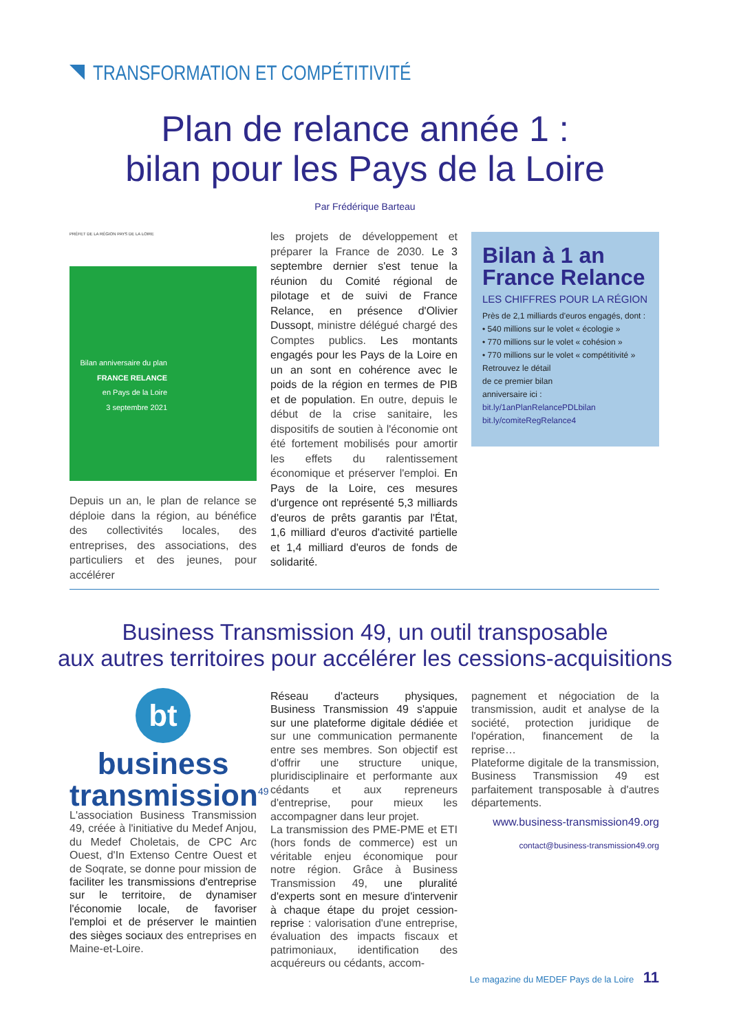TRANSFORMATION ET COMPÉTITIVITÉ
Plan de relance année 1 :
bilan pour les Pays de la Loire
Par Frédérique Barteau
PRÉFET DE LA RÉGION PAYS DE LA LOIRE
Bilan anniversaire du plan
FRANCE RELANCE
en Pays de la Loire
3 septembre 2021
Depuis un an, le plan de relance se déploie dans la région, au bénéfice des collectivités locales, des entreprises, des associations, des particuliers et des jeunes, pour accélérer
les projets de développement et préparer la France de 2030. Le 3 septembre dernier s'est tenue la réunion du Comité régional de pilotage et de suivi de France Relance, en présence d'Olivier Dussopt, ministre délégué chargé des Comptes publics. Les montants engagés pour les Pays de la Loire en un an sont en cohérence avec le poids de la région en termes de PIB et de population. En outre, depuis le début de la crise sanitaire, les dispositifs de soutien à l'économie ont été fortement mobilisés pour amortir les effets du ralentissement économique et préserver l'emploi. En Pays de la Loire, ces mesures d'urgence ont représenté 5,3 milliards d'euros de prêts garantis par l'État, 1,6 milliard d'euros d'activité partielle et 1,4 milliard d'euros de fonds de solidarité.
Bilan à 1 an
France Relance
LES CHIFFRES POUR LA RÉGION
Près de 2,1 milliards d'euros engagés, dont :
• 540 millions sur le volet « écologie »
• 770 millions sur le volet « cohésion »
• 770 millions sur le volet « compétitivité »
Retrouvez le détail
de ce premier bilan
anniversaire ici :
bit.ly/1anPlanRelancePDLbilan
bit.ly/comiteRegRelance4
Business Transmission 49, un outil transposable
aux autres territoires pour accélérer les cessions-acquisitions
bt
business
transmission<sup>49</sup>
L'association Business Transmission 49, créée à l'initiative du Medef Anjou, du Medef Choletais, de CPC Arc Ouest, d'In Extenso Centre Ouest et de Soqrate, se donne pour mission de faciliter les transmissions d'entreprise sur le territoire, de dynamiser l'économie locale, de favoriser l'emploi et de préserver le maintien des sièges sociaux des entreprises en Maine-et-Loire.
Réseau d'acteurs physiques, Business Transmission 49 s'appuie sur une plateforme digitale dédiée et sur une communication permanente entre ses membres. Son objectif est d'offrir une structure unique, pluridisciplinaire et performante aux cédants et aux repreneurs d'entreprise, pour mieux les accompagner dans leur projet.
La transmission des PME-PME et ETI (hors fonds de commerce) est un véritable enjeu économique pour notre région. Grâce à Business Transmission 49, une pluralité d'experts sont en mesure d'intervenir à chaque étape du projet cession-reprise : valorisation d'une entreprise, évaluation des impacts fiscaux et patrimoniaux, identification des acquéreurs ou cédants, accom-
pagnement et négociation de la transmission, audit et analyse de la société, protection juridique de l'opération, financement de la reprise…
Plateforme digitale de la transmission, Business Transmission 49 est parfaitement transposable à d'autres départements.
www.business-transmission49.org
contact@business-transmission49.org
Le magazine du MEDEF Pays de la Loire 11